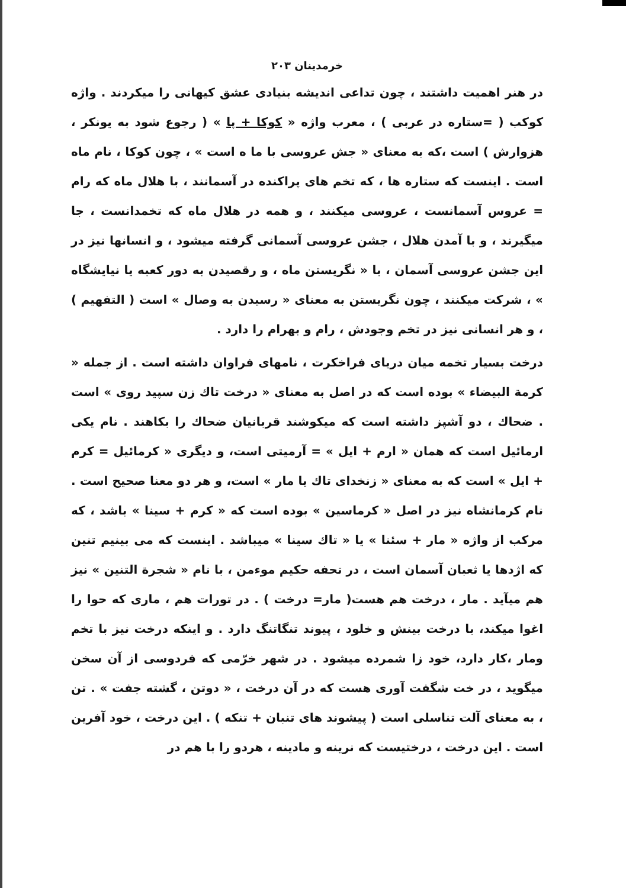خرمدینان ۲۰۳
در هنر اهمیت داشتند ، چون تداعی اندیشه بنیادی عشق کیهانی را میکردند . واژه کوکب ( =ستاره در عربی ) ، معرب واژه « کوکا + پا » ( رجوع شود به یونکر ، هزوارش ) است ،که به معنای « جش عروسی با ما ه است » ، چون کوکا ، نام ماه است . اینست که ستاره ها ، که تخم های پراکنده در آسمانند ، با هلال ماه که رام = عروس آسمانست ، عروسی میکنند ، و همه در هلال ماه که تخمدانست ، جا میگیرند ، و با آمدن هلال ، جشن عروسی آسمانی گرفته میشود ، و انسانها نیز در این جشن عروسی آسمان ، با « نگریستن ماه ، و رقصیدن به دور کعبه یا نیایشگاه » ، شرکت میکنند ، چون نگریستن به معنای « رسیدن به وصال » است ( التفهیم ) ، و هر انسانی نیز در تخم وجودش ، رام و بهرام را دارد .
درخت بسیار تخمه میان دریای فراخکرت ، نامهای فراوان داشته است . از جمله « کرمة البیضاء » بوده است که در اصل به معنای « درخت تاك زن سپید روی » است . ضحاك ، دو آشپز داشته است که میکوشند قربانیان ضحاك را بکاهند . نام یکی ارمائیل است که همان « ارم + ایل » = آرمیتی است، و دیگری « کرمائیل = کرم + ایل » است که به معنای « زنخدای تاك یا مار » است، و هر دو معنا صحیح است . نام کرمانشاه نیز در اصل « کرماسین » بوده است که « کرم + سینا » باشد ، که مرکب از واژه « مار + سئنا » یا « تاك سینا » میباشد . اینست که می بینیم تنین که اژدها یا ثعبان آسمان است ، در تحفه حکیم موءمن ، با نام « شجرة التنین » نیز هم میآید . مار ، درخت هم هست( مار= درخت ) . در تورات هم ، ماری که حوا را اغوا میکند، با درخت بینش و خلود ، پیوند تنگاتنگ دارد . و اینکه درخت نیز با تخم ومار ،کار دارد، خود زا شمرده میشود . در شهر خرّمی که فردوسی از آن سخن میگوید ، در خت شگفت آوری هست که در آن درخت ، « دوتن ، گشته جفت » . تن ، به معنای آلت تناسلی است ( پیشوند های تنبان + تنکه ) . این درخت ، خود آفرین است . این درخت ، درختیست که نرینه و مادینه ، هردو را با هم در